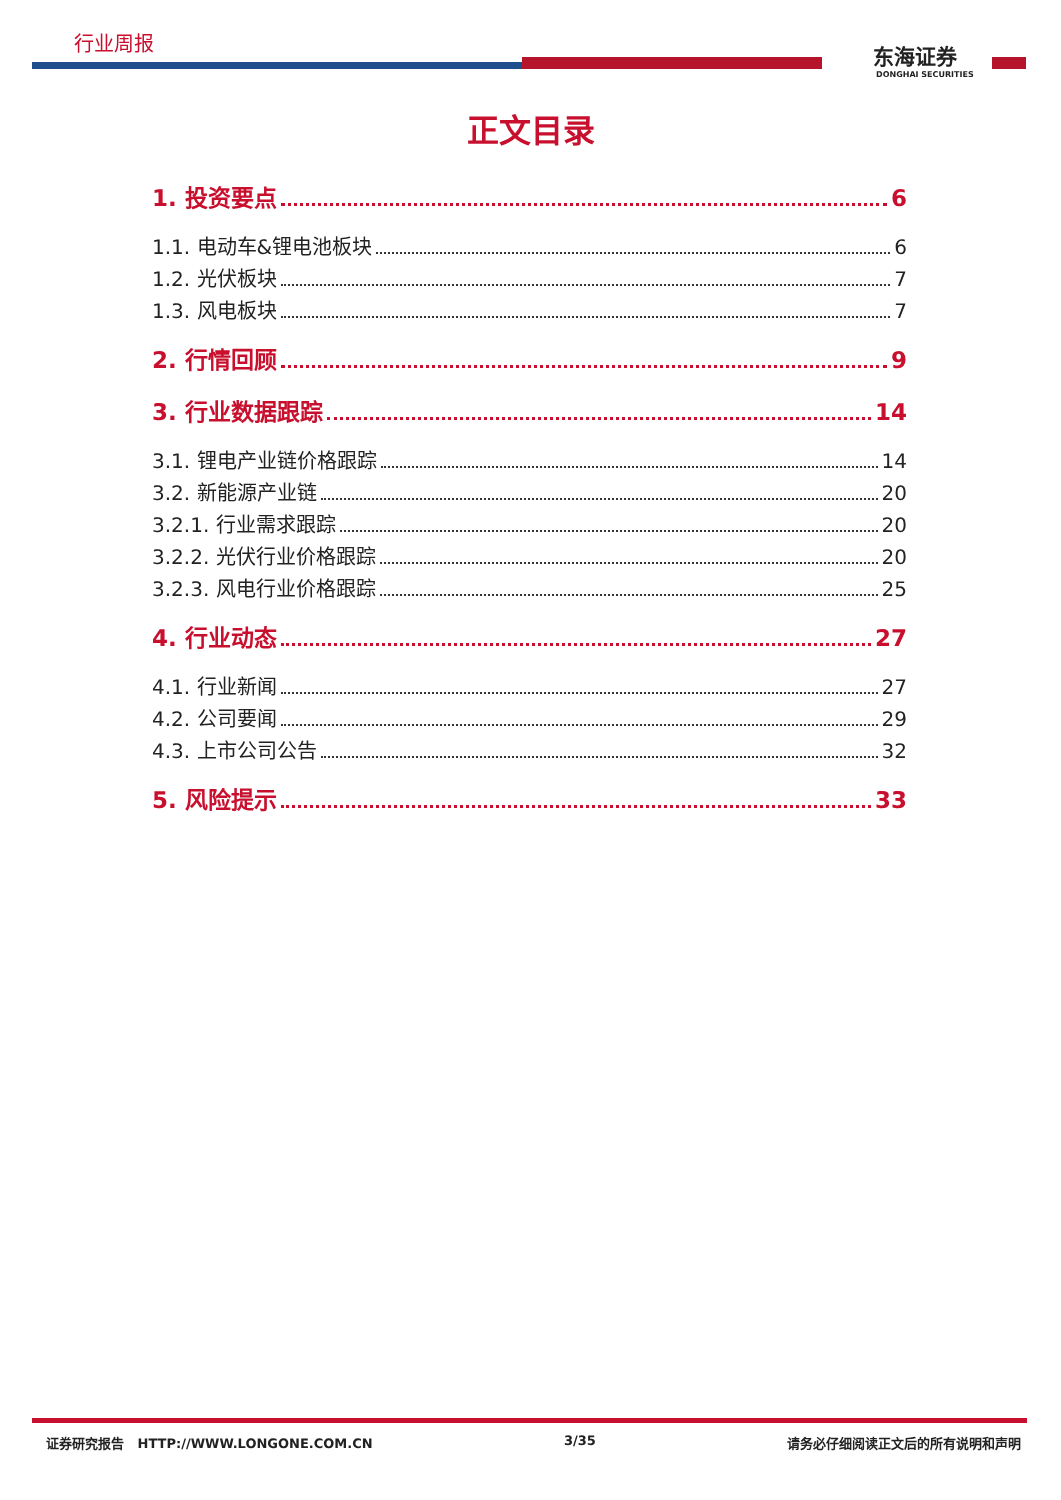行业周报
东海证券
DONGHAI SECURITIES
正文目录
1. 投资要点 6
1.1. 电动车&锂电池板块 6
1.2. 光伏板块 7
1.3. 风电板块 7
2. 行情回顾 9
3. 行业数据跟踪 14
3.1. 锂电产业链价格跟踪 14
3.2. 新能源产业链 20
3.2.1. 行业需求跟踪 20
3.2.2. 光伏行业价格跟踪 20
3.2.3. 风电行业价格跟踪 25
4. 行业动态 27
4.1. 行业新闻 27
4.2. 公司要闻 29
4.3. 上市公司公告 32
5. 风险提示 33
证券研究报告 HTTP://WWW.LONGONE.COM.CN 3/35 请务必仔细阅读正文后的所有说明和声明